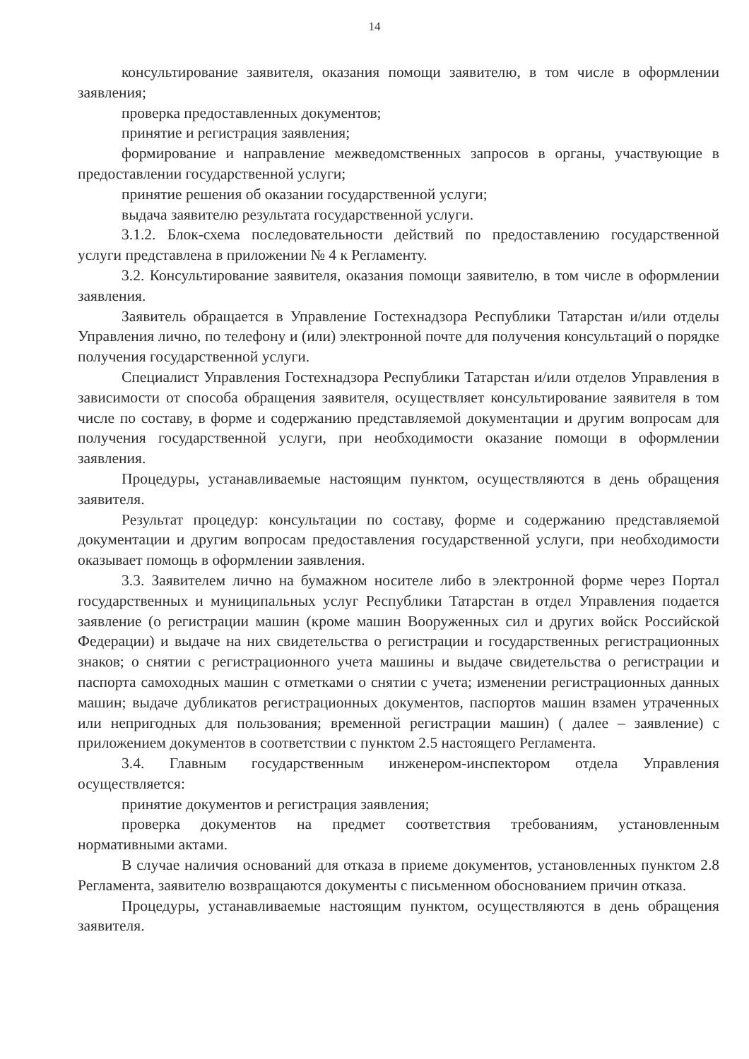14
консультирование заявителя, оказания помощи заявителю, в том числе в оформлении заявления;
проверка предоставленных документов;
принятие и регистрация заявления;
формирование и направление межведомственных запросов в органы, участвующие в предоставлении государственной услуги;
принятие решения об оказании государственной услуги;
выдача заявителю результата государственной услуги.
3.1.2. Блок-схема последовательности действий по предоставлению государственной услуги представлена в приложении № 4 к Регламенту.
3.2. Консультирование заявителя, оказания помощи заявителю, в том числе в оформлении заявления.
Заявитель обращается в Управление Гостехнадзора Республики Татарстан и/или отделы Управления лично, по телефону и (или) электронной почте для получения консультаций о порядке получения государственной услуги.
Специалист Управления Гостехнадзора Республики Татарстан и/или отделов Управления в зависимости от способа обращения заявителя, осуществляет консультирование заявителя в том числе по составу, в форме и содержанию представляемой документации и другим вопросам для получения государственной услуги, при необходимости оказание помощи в оформлении заявления.
Процедуры, устанавливаемые настоящим пунктом, осуществляются в день обращения заявителя.
Результат процедур: консультации по составу, форме и содержанию представляемой документации и другим вопросам предоставления государственной услуги, при необходимости оказывает помощь в оформлении заявления.
3.3. Заявителем лично на бумажном носителе либо в электронной форме через Портал государственных и муниципальных услуг Республики Татарстан в отдел Управления подается заявление (о регистрации машин (кроме машин Вооруженных сил и других войск Российской Федерации) и выдаче на них свидетельства о регистрации и государственных регистрационных знаков; о снятии с регистрационного учета машины и выдаче свидетельства о регистрации и паспорта самоходных машин с отметками о снятии с учета; изменении регистрационных данных машин; выдаче дубликатов регистрационных документов, паспортов машин взамен утраченных или непригодных для пользования; временной регистрации машин) ( далее – заявление) с приложением документов в соответствии с пунктом 2.5 настоящего Регламента.
3.4. Главным государственным инженером-инспектором отдела Управления осуществляется:
принятие документов и регистрация заявления;
проверка документов на предмет соответствия требованиям, установленным нормативными актами.
В случае наличия оснований для отказа в приеме документов, установленных пунктом 2.8 Регламента, заявителю возвращаются документы с письменном обоснованием причин отказа.
Процедуры, устанавливаемые настоящим пунктом, осуществляются в день обращения заявителя.